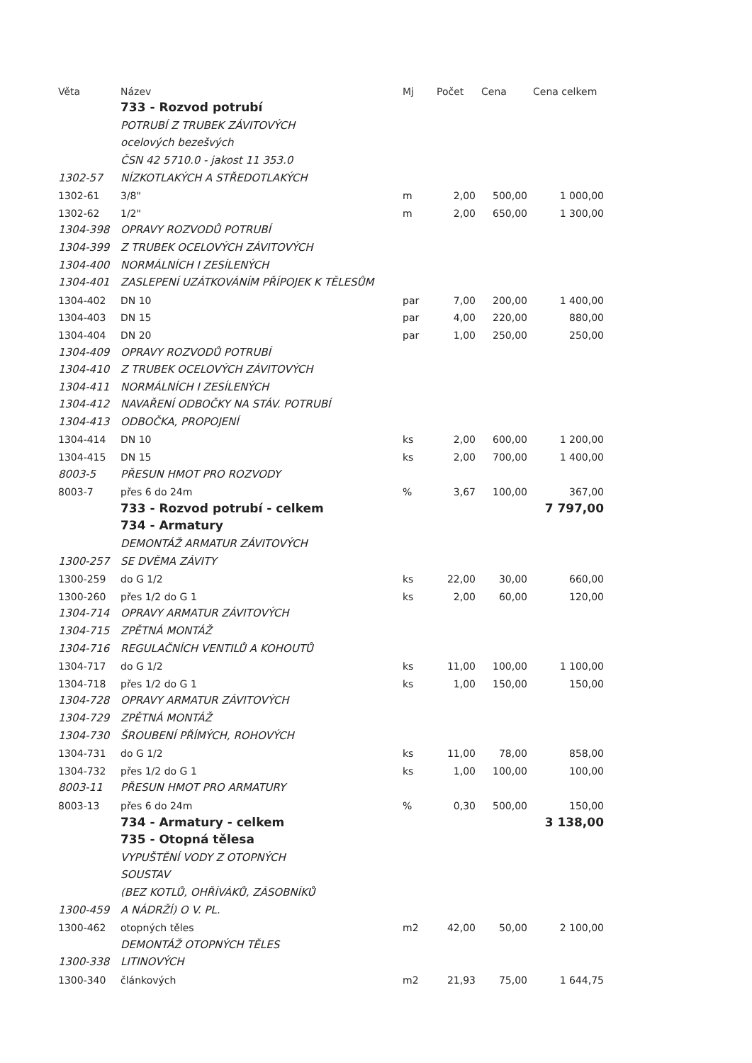| Věta | Název | Mj | Počet | Cena | Cena celkem |
| --- | --- | --- | --- | --- | --- |
| | 733 - Rozvod potrubí | | | | |
| | POTRUBÍ Z TRUBEK ZÁVITOVÝCH | | | | |
| | ocelových bezešvých | | | | |
| | ČSN 42 5710.0 - jakost 11 353.0 | | | | |
| 1302-57 | NÍZKOTLAKÝCH A STŘEDOTLAKÝCH | | | | |
| 1302-61 | 3/8" | m | 2,00 | 500,00 | 1 000,00 |
| 1302-62 | 1/2" | m | 2,00 | 650,00 | 1 300,00 |
| 1304-398 | OPRAVY ROZVODŮ POTRUBÍ | | | | |
| 1304-399 | Z TRUBEK OCELOVÝCH ZÁVITOVÝCH | | | | |
| 1304-400 | NORMÁLNÍCH I ZESÍLENÝCH | | | | |
| 1304-401 | ZASLEPENÍ UZÁTKOVÁNÍM PŘÍPOJEK K TĚLESŮM | | | | |
| 1304-402 | DN 10 | par | 7,00 | 200,00 | 1 400,00 |
| 1304-403 | DN 15 | par | 4,00 | 220,00 | 880,00 |
| 1304-404 | DN 20 | par | 1,00 | 250,00 | 250,00 |
| 1304-409 | OPRAVY ROZVODŮ POTRUBÍ | | | | |
| 1304-410 | Z TRUBEK OCELOVÝCH ZÁVITOVÝCH | | | | |
| 1304-411 | NORMÁLNÍCH I ZESÍLENÝCH | | | | |
| 1304-412 | NAVAŘENÍ ODBOČKY NA STÁV. POTRUBÍ | | | | |
| 1304-413 | ODBOČKA, PROPOJENÍ | | | | |
| 1304-414 | DN 10 | ks | 2,00 | 600,00 | 1 200,00 |
| 1304-415 | DN 15 | ks | 2,00 | 700,00 | 1 400,00 |
| 8003-5 | PŘESUN HMOT PRO ROZVODY | | | | |
| 8003-7 | přes 6 do 24m | % | 3,67 | 100,00 | 367,00 |
| | 733 - Rozvod potrubí - celkem | | | | 7 797,00 |
| | 734 - Armatury | | | | |
| | DEMONTÁŽ ARMATUR ZÁVITOVÝCH | | | | |
| 1300-257 | SE DVĚMA ZÁVITY | | | | |
| 1300-259 | do G 1/2 | ks | 22,00 | 30,00 | 660,00 |
| 1300-260 | přes 1/2 do G 1 | ks | 2,00 | 60,00 | 120,00 |
| 1304-714 | OPRAVY ARMATUR ZÁVITOVÝCH | | | | |
| 1304-715 | ZPĚTNÁ MONTÁŽ | | | | |
| 1304-716 | REGULAČNÍCH VENTILŮ A KOHOUTŮ | | | | |
| 1304-717 | do G 1/2 | ks | 11,00 | 100,00 | 1 100,00 |
| 1304-718 | přes 1/2 do G 1 | ks | 1,00 | 150,00 | 150,00 |
| 1304-728 | OPRAVY ARMATUR ZÁVITOVÝCH | | | | |
| 1304-729 | ZPĚTNÁ MONTÁŽ | | | | |
| 1304-730 | ŠROUBENÍ PŘÍMÝCH, ROHOVÝCH | | | | |
| 1304-731 | do G 1/2 | ks | 11,00 | 78,00 | 858,00 |
| 1304-732 | přes 1/2 do G 1 | ks | 1,00 | 100,00 | 100,00 |
| 8003-11 | PŘESUN HMOT PRO ARMATURY | | | | |
| 8003-13 | přes 6 do 24m | % | 0,30 | 500,00 | 150,00 |
| | 734 - Armatury - celkem | | | | 3 138,00 |
| | 735 - Otopná tělesa | | | | |
| | VYPUŠTĚNÍ VODY Z OTOPNÝCH | | | | |
| | SOUSTAV | | | | |
| | (BEZ KOTLŮ, OHŘÍVÁKŮ, ZÁSOBNÍKŮ | | | | |
| 1300-459 | A NÁDRŽÍ) O V. PL. | | | | |
| 1300-462 | otopných těles | m2 | 42,00 | 50,00 | 2 100,00 |
| | DEMONTÁŽ OTOPNÝCH TĚLES | | | | |
| 1300-338 | LITINOVÝCH | | | | |
| 1300-340 | článkových | m2 | 21,93 | 75,00 | 1 644,75 |